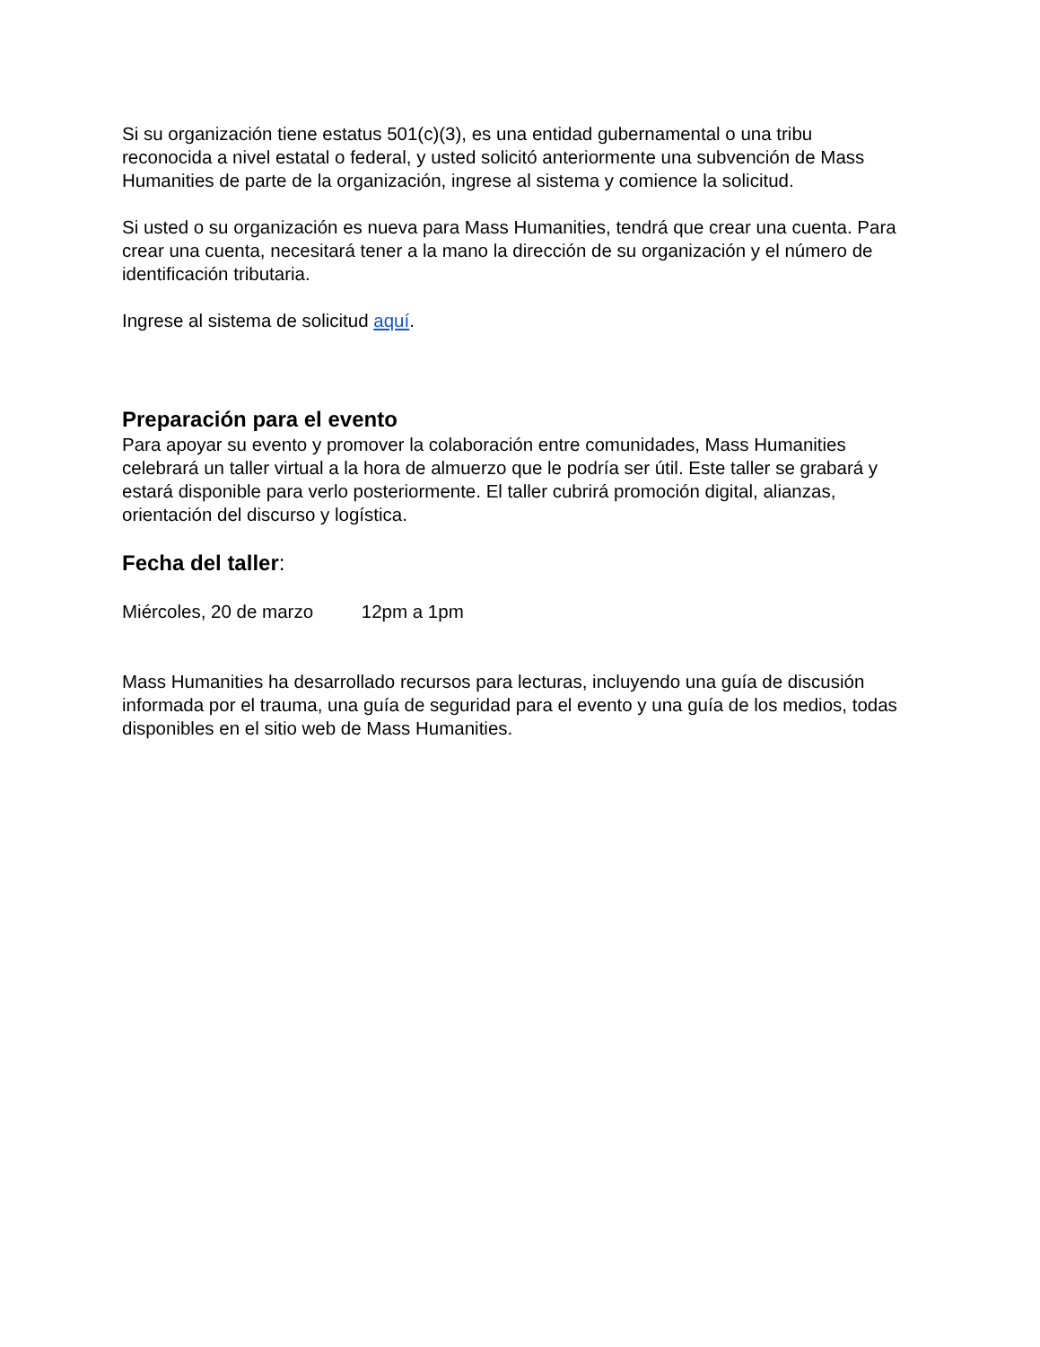Si su organización tiene estatus 501(c)(3), es una entidad gubernamental o una tribu reconocida a nivel estatal o federal, y usted solicitó anteriormente una subvención de Mass Humanities de parte de la organización, ingrese al sistema y comience la solicitud.
Si usted o su organización es nueva para Mass Humanities, tendrá que crear una cuenta. Para crear una cuenta, necesitará tener a la mano la dirección de su organización y el número de identificación tributaria.
Ingrese al sistema de solicitud aquí.
Preparación para el evento
Para apoyar su evento y promover la colaboración entre comunidades, Mass Humanities celebrará un taller virtual a la hora de almuerzo que le podría ser útil. Este taller se grabará y estará disponible para verlo posteriormente. El taller cubrirá promoción digital, alianzas, orientación del discurso y logística.
Fecha del taller:
Miércoles, 20 de marzo 12pm a 1pm
Mass Humanities ha desarrollado recursos para lecturas, incluyendo una guía de discusión informada por el trauma, una guía de seguridad para el evento y una guía de los medios, todas disponibles en el sitio web de Mass Humanities.